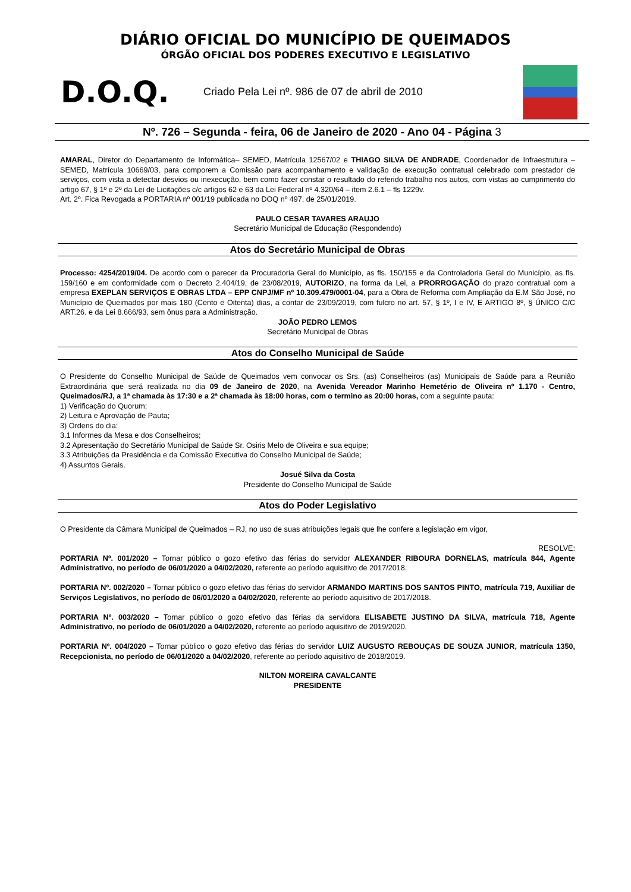DIÁRIO OFICIAL DO MUNICÍPIO DE QUEIMADOS
ÓRGÃO OFICIAL DOS PODERES EXECUTIVO E LEGISLATIVO
D.O.Q.
Criado Pela Lei nº. 986 de 07 de abril de 2010
Nº. 726 – Segunda - feira, 06 de Janeiro de 2020 - Ano 04 - Página 3
AMARAL, Diretor do Departamento de Informática– SEMED, Matrícula 12567/02 e THIAGO SILVA DE ANDRADE, Coordenador de Infraestrutura – SEMED, Matrícula 10669/03, para comporem a Comissão para acompanhamento e validação de execução contratual celebrado com prestador de serviços, com vista a detectar desvios ou inexecução, bem como fazer constar o resultado do referido trabalho nos autos, com vistas ao cumprimento do artigo 67, § 1º e 2º da Lei de Licitações c/c artigos 62 e 63 da Lei Federal nº 4.320/64 – item 2.6.1 – fls 1229v.
Art. 2º. Fica Revogada a PORTARIA nº 001/19 publicada no DOQ nº 497, de 25/01/2019.
PAULO CESAR TAVARES ARAUJO
Secretário Municipal de Educação (Respondendo)
Atos do Secretário Municipal de Obras
Processo: 4254/2019/04. De acordo com o parecer da Procuradoria Geral do Município, as fls. 150/155 e da Controladoria Geral do Município, as fls. 159/160 e em conformidade com o Decreto 2.404/19, de 23/08/2019, AUTORIZO, na forma da Lei, a PRORROGAÇÃO do prazo contratual com a empresa EXEPLAN SERVIÇOS E OBRAS LTDA – EPP CNPJ/MF nº 10.309.479/0001-04, para a Obra de Reforma com Ampliação da E.M São José, no Município de Queimados por mais 180 (Cento e Oitenta) dias, a contar de 23/09/2019, com fulcro no art. 57, § 1º, I e IV, E ARTIGO 8º, § ÚNICO C/C ART.26. e da Lei 8.666/93, sem ônus para a Administração.
JOÃO PEDRO LEMOS
Secretário Municipal de Obras
Atos do Conselho Municipal de Saúde
O Presidente do Conselho Municipal de Saúde de Queimados vem convocar os Srs. (as) Conselheiros (as) Municipais de Saúde para a Reunião Extraordinária que será realizada no dia 09 de Janeiro de 2020, na Avenida Vereador Marinho Hemetério de Oliveira nº 1.170 - Centro, Queimados/RJ, a 1ª chamada às 17:30 e a 2ª chamada às 18:00 horas, com o termino as 20:00 horas, com a seguinte pauta:
1) Verificação do Quorum;
2) Leitura e Aprovação de Pauta;
3) Ordens do dia:
3.1 Informes da Mesa e dos Conselheiros;
3.2 Apresentação do Secretário Municipal de Saúde Sr. Osiris Melo de Oliveira e sua equipe;
3.3 Atribuições da Presidência e da Comissão Executiva do Conselho Municipal de Saúde;
4) Assuntos Gerais.
Josué Silva da Costa
Presidente do Conselho Municipal de Saúde
Atos do Poder Legislativo
O Presidente da Câmara Municipal de Queimados – RJ, no uso de suas atribuições legais que lhe confere a legislação em vigor,
RESOLVE:
PORTARIA Nº. 001/2020 – Tornar público o gozo efetivo das férias do servidor ALEXANDER RIBOURA DORNELAS, matrícula 844, Agente Administrativo, no período de 06/01/2020 a 04/02/2020, referente ao período aquisitivo de 2017/2018.
PORTARIA Nº. 002/2020 – Tornar público o gozo efetivo das férias do servidor ARMANDO MARTINS DOS SANTOS PINTO, matrícula 719, Auxiliar de Serviços Legislativos, no período de 06/01/2020 a 04/02/2020, referente ao período aquisitivo de 2017/2018.
PORTARIA Nº. 003/2020 – Tornar público o gozo efetivo das férias da servidora ELISABETE JUSTINO DA SILVA, matrícula 718, Agente Administrativo, no período de 06/01/2020 a 04/02/2020, referente ao período aquisitivo de 2019/2020.
PORTARIA Nº. 004/2020 – Tornar público o gozo efetivo das férias do servidor LUIZ AUGUSTO REBOUÇAS DE SOUZA JUNIOR, matrícula 1350, Recepcionista, no período de 06/01/2020 a 04/02/2020, referente ao período aquisitivo de 2018/2019.
NILTON MOREIRA CAVALCANTE
PRESIDENTE